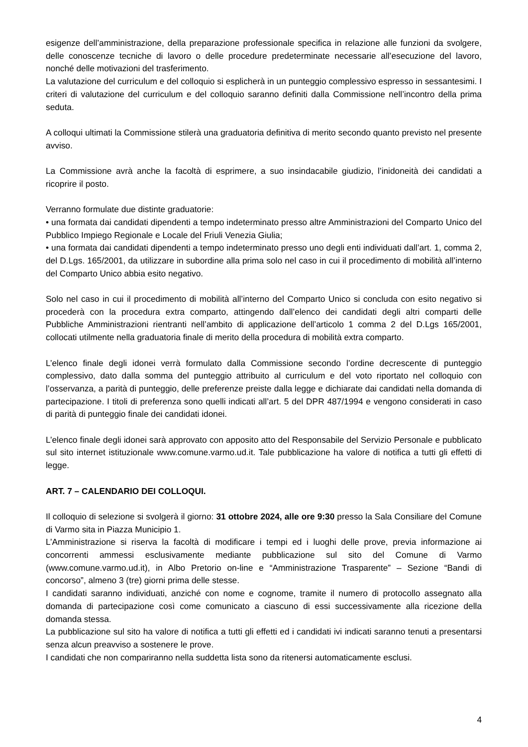esigenze dell’amministrazione, della preparazione professionale specifica in relazione alle funzioni da svolgere, delle conoscenze tecniche di lavoro o delle procedure predeterminate necessarie all’esecuzione del lavoro, nonché delle motivazioni del trasferimento.
La valutazione del curriculum e del colloquio si esplicherà in un punteggio complessivo espresso in sessantesimi. I criteri di valutazione del curriculum e del colloquio saranno definiti dalla Commissione nell’incontro della prima seduta.
A colloqui ultimati la Commissione stilerà una graduatoria definitiva di merito secondo quanto previsto nel presente avviso.
La Commissione avrà anche la facoltà di esprimere, a suo insindacabile giudizio, l’inidoneità dei candidati a ricoprire il posto.
Verranno formulate due distinte graduatorie:
• una formata dai candidati dipendenti a tempo indeterminato presso altre Amministrazioni del Comparto Unico del Pubblico Impiego Regionale e Locale del Friuli Venezia Giulia;
• una formata dai candidati dipendenti a tempo indeterminato presso uno degli enti individuati dall’art. 1, comma 2, del D.Lgs. 165/2001, da utilizzare in subordine alla prima solo nel caso in cui il procedimento di mobilità all’interno del Comparto Unico abbia esito negativo.
Solo nel caso in cui il procedimento di mobilità all’interno del Comparto Unico si concluda con esito negativo si procederà con la procedura extra comparto, attingendo dall’elenco dei candidati degli altri comparti delle Pubbliche Amministrazioni rientranti nell’ambito di applicazione dell’articolo 1 comma 2 del D.Lgs 165/2001, collocati utilmente nella graduatoria finale di merito della procedura di mobilità extra comparto.
L’elenco finale degli idonei verrà formulato dalla Commissione secondo l’ordine decrescente di punteggio complessivo, dato dalla somma del punteggio attribuito al curriculum e del voto riportato nel colloquio con l’osservanza, a parità di punteggio, delle preferenze preiste dalla legge e dichiarate dai candidati nella domanda di partecipazione. I titoli di preferenza sono quelli indicati all’art. 5 del DPR 487/1994 e vengono considerati in caso di parità di punteggio finale dei candidati idonei.
L’elenco finale degli idonei sarà approvato con apposito atto del Responsabile del Servizio Personale e pubblicato sul sito internet istituzionale www.comune.varmo.ud.it. Tale pubblicazione ha valore di notifica a tutti gli effetti di legge.
ART. 7 – CALENDARIO DEI COLLOQUI.
Il colloquio di selezione si svolgerà il giorno: 31 ottobre 2024, alle ore 9:30 presso la Sala Consiliare del Comune di Varmo sita in Piazza Municipio 1.
L’Amministrazione si riserva la facoltà di modificare i tempi ed i luoghi delle prove, previa informazione ai concorrenti ammessi esclusivamente mediante pubblicazione sul sito del Comune di Varmo (www.comune.varmo.ud.it), in Albo Pretorio on-line e “Amministrazione Trasparente” – Sezione “Bandi di concorso”, almeno 3 (tre) giorni prima delle stesse.
I candidati saranno individuati, anziché con nome e cognome, tramite il numero di protocollo assegnato alla domanda di partecipazione così come comunicato a ciascuno di essi successivamente alla ricezione della domanda stessa.
La pubblicazione sul sito ha valore di notifica a tutti gli effetti ed i candidati ivi indicati saranno tenuti a presentarsi senza alcun preavviso a sostenere le prove.
I candidati che non compariranno nella suddetta lista sono da ritenersi automaticamente esclusi.
4